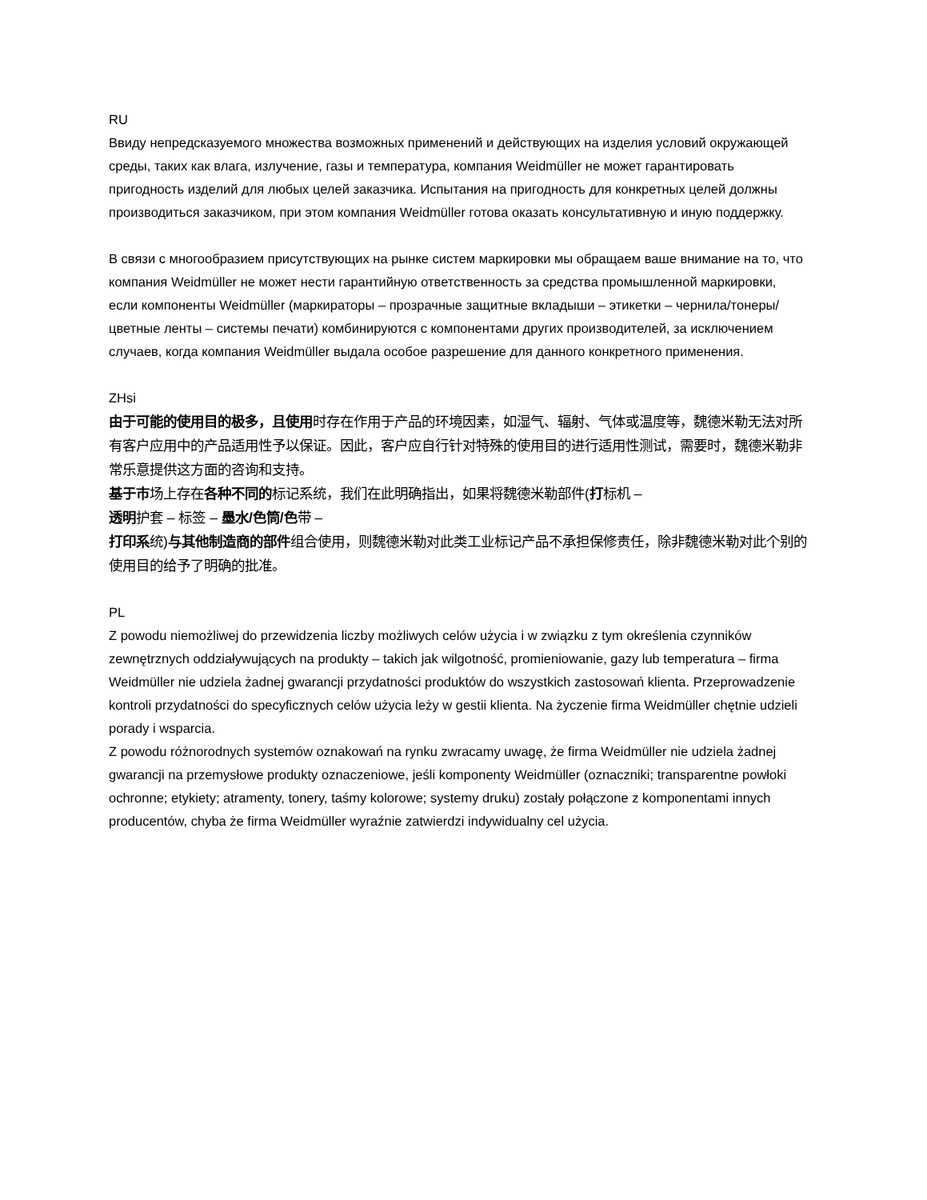RU
Ввиду непредсказуемого множества возможных применений и действующих на изделия условий окружающей среды, таких как влага, излучение, газы и температура, компания Weidmüller не может гарантировать пригодность изделий для любых целей заказчика. Испытания на пригодность для конкретных целей должны производиться заказчиком, при этом компания Weidmüller готова оказать консультативную и иную поддержку.
В связи с многообразием присутствующих на рынке систем маркировки мы обращаем ваше внимание на то, что компания Weidmüller не может нести гарантийную ответственность за средства промышленной маркировки, если компоненты Weidmüller (маркираторы – прозрачные защитные вкладыши – этикетки – чернила/тонеры/цветные ленты – системы печати) комбинируются с компонентами других производителей, за исключением случаев, когда компания Weidmüller выдала особое разрешение для данного конкретного применения.
ZHsi
由于可能的使用目的极多，且使用时存在作用于产品的环境因素，如湿气、辐射、气体或温度等，魏德米勒无法对所有客户应用中的产品适用性予以保证。因此，客户应自行针对特殊的使用目的进行适用性测试，需要时，魏德米勒非常乐意提供这方面的咨询和支持。
基于市场上存在各种不同的标记系统，我们在此明确指出，如果将魏德米勒部件(打标机 –
透明护套 – 标签 – 墨水/色筒/色带 –
打印系统)与其他制造商的部件组合使用，则魏德米勒对此类工业标记产品不承担保修责任，除非魏德米勒对此个别的使用目的给予了明确的批准。
PL
Z powodu niemożliwej do przewidzenia liczby możliwych celów użycia i w związku z tym określenia czynników zewnętrznych oddziaływujących na produkty – takich jak wilgotność, promieniowanie, gazy lub temperatura – firma Weidmüller nie udziela żadnej gwarancji przydatności produktów do wszystkich zastosowań klienta. Przeprowadzenie kontroli przydatności do specyficznych celów użycia leży w gestii klienta. Na życzenie firma Weidmüller chętnie udzieli porady i wsparcia.
Z powodu różnorodnych systemów oznakowań na rynku zwracamy uwagę, że firma Weidmüller nie udziela żadnej gwarancji na przemysłowe produkty oznaczeniowe, jeśli komponenty Weidmüller (oznaczniki; transparentne powłoki ochronne; etykiety; atramenty, tonery, taśmy kolorowe; systemy druku) zostały połączone z komponentami innych producentów, chyba że firma Weidmüller wyraźnie zatwierdzi indywidualny cel użycia.